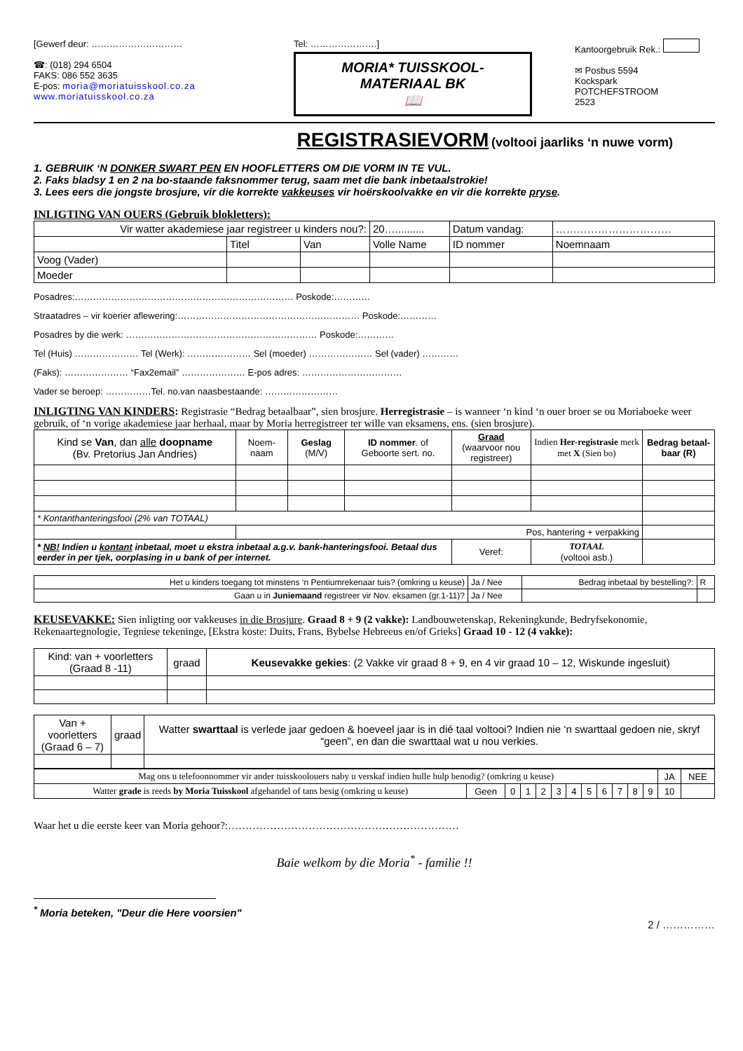[Gewerf deur: …………………………
☎: (018) 294 6504
FAKS: 086 552 3635
E-pos: moria@moriatuisskool.co.za
www.moriatuisskool.co.za
Tel: ………………….]
MORIA* TUISSKOOL-
MATERIAAL BK
📖
Kantoorgebruik Rek.:
✉ Posbus 5594
Kockspark
POTCHEFSTROOM
2523
REGISTRASIEVORM (voltooi jaarliks ‘n nuwe vorm)
1. GEBRUIK ‘N DONKER SWART PEN EN HOOFLETTERS OM DIE VORM IN TE VUL.
2. Faks bladsy 1 en 2 na bo-staande faksnommer terug, saam met die bank inbetaalstrokie!
3. Lees eers die jongste brosjure, vir die korrekte vakkeuses vir hoërskoolvakke en vir die korrekte pryse.
INLIGTING VAN OUERS (Gebruik blokletters):
| Vir watter akademiese jaar registreer u kinders nou?: | | | 20….......... | Datum vandag: | …………………………… |
| | Titel | Van | Volle Name | ID nommer | Noemnaam |
| Voog (Vader) | | | | | |
| Moeder | | | | | |
Posadres:……………………………………………………………… Poskode:…………
Straatadres – vir koerier aflewering:…………………………………………………… Poskode:…………
Posadres by die werk: ……………………………………………………… Poskode:…………
Tel (Huis) ………………… Tel (Werk): ………………… Sel (moeder) ………………… Sel (vader) …………
(Faks): ………………… “Fax2email” ………………… E-pos adres: ……………………………
Vader se beroep: ……………Tel. no.van naasbestaande: ……………………
INLIGTING VAN KINDERS: Registrasie “Bedrag betaalbaar”, sien brosjure. Herregistrasie – is wanneer ‘n kind ‘n ouer broer se ou Moriaboeke weer gebruik, of ‘n vorige akademiese jaar herhaal, maar by Moria herregistreer ter wille van eksamens, ens. (sien brosjure).
| Kind se Van , dan alle doopname (Bv. Pretorius Jan Andries) | Noem- naam | Geslag (M/V) | ID nommer . of Geboorte sert. no. | Graad (waarvoor nou registreer) | Indien Her-registrasie merk met X (Sien bo) | Bedrag betaal-baar (R) |
| --- | --- | --- | --- | --- | --- | --- |
| * Kontanthanteringsfooi (2% van TOTAAL) | | | | | | |
| | Pos, hantering + verpakking | | | | | |
| * NB! Indien u kontant inbetaal, moet u ekstra inbetaal a.g.v. bank-hanteringsfooi. Betaal dus eerder in per tjek, oorplasing in u bank of per internet. | | | | Veref: | TOTAAL (voltooi asb.) | |
| Het u kinders toegang tot minstens ‘n Pentiumrekenaar tuis? (omkring u keuse) | Ja / Nee | Bedrag inbetaal by bestelling?: | R |
| Gaan u in Juniemaand registreer vir Nov. eksamen (gr.1-11)? | Ja / Nee | | |
KEUSEVAKKE: Sien inligting oor vakkeuses in die Brosjure. Graad 8 + 9 (2 vakke): Landbouwetenskap, Rekeningkunde, Bedryfsekonomie, Rekenaartegnologie, Tegniese tekeninge, [Ekstra koste: Duits, Frans, Bybelse Hebreeus en/of Grieks] Graad 10 - 12 (4 vakke):
| Kind: van + voorletters (Graad 8 -11) | graad | Keusevakke gekies : (2 Vakke vir graad 8 + 9, en 4 vir graad 10 – 12, Wiskunde ingesluit) |
| Van + voorletters (Graad 6 – 7) | graad | Watter swarttaal is verlede jaar gedoen & hoeveel jaar is in dié taal voltooi? Indien nie ‘n swarttaal gedoen nie, skryf “geen”, en dan die swarttaal wat u nou verkies. |
| Mag ons u telefoonnommer vir ander tuisskoolouers naby u verskaf indien hulle hulp benodig? (omkring u keuse) | | | | | | | | | | | | JA | NEE |
| Watter grade is reeds by Moria Tuisskool afgehandel of tans besig (omkring u keuse) | Geen | 0 | 1 | 2 | 3 | 4 | 5 | 6 | 7 | 8 | 9 | 10 | |
Waar het u die eerste keer van Moria gehoor?:…………………………………………………………
Baie welkom by die Moria<sup>*</sup> - familie !!
<sup>*</sup> Moria beteken, "Deur die Here voorsien"
2 / ……………